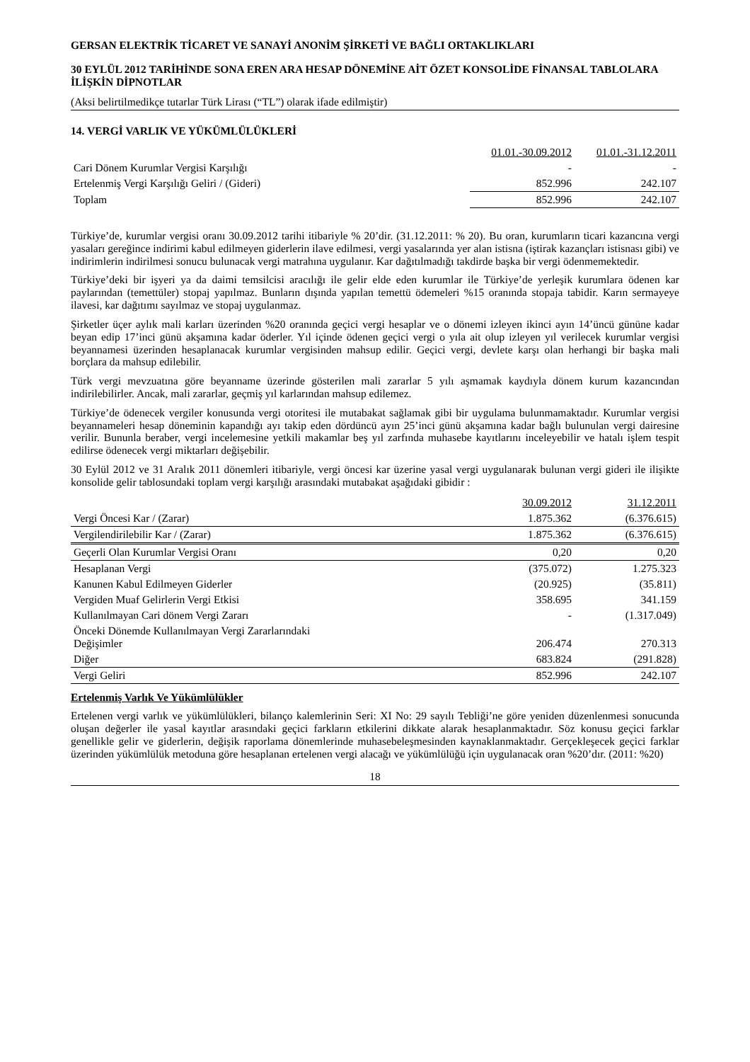GERSAN ELEKTRİK TİCARET VE SANAYİ ANONİM ŞİRKETİ VE BAĞLI ORTAKLIKLARI
30 EYLÜL 2012 TARİHİNDE SONA EREN ARA HESAP DÖNEMİNE AİT ÖZET KONSOLİDE FİNANSAL TABLOLARA İLİŞKİN DİPNOTLAR
(Aksi belirtilmedikçe tutarlar Türk Lirası (“TL”) olarak ifade edilmiştir)
14. VERGİ VARLIK VE YÜKÜMLÜLÜKLERİ
| | 01.01.-30.09.2012 | 01.01.-31.12.2011 |
| --- | --- | --- |
| Cari Dönem Kurumlar Vergisi Karşılığı | - | - |
| Ertelenmiş Vergi Karşılığı Geliri / (Gideri) | 852.996 | 242.107 |
| Toplam | 852.996 | 242.107 |
Türkiye’de, kurumlar vergisi oranı 30.09.2012 tarihi itibariyle % 20’dir. (31.12.2011: % 20). Bu oran, kurumların ticari kazancına vergi yasaları gereğince indirimi kabul edilmeyen giderlerin ilave edilmesi, vergi yasalarında yer alan istisna (iştirak kazançları istisnası gibi) ve indirimlerin indirilmesi sonucu bulunacak vergi matrahına uygulanır. Kar dağıtılmadığı takdirde başka bir vergi ödenmemektedir.
Türkiye’deki bir işyeri ya da daimi temsilcisi aracılığı ile gelir elde eden kurumlar ile Türkiye’de yerleşik kurumlara ödenen kar paylarından (temettüler) stopaj yapılmaz. Bunların dışında yapılan temettü ödemeleri %15 oranında stopaja tabidir. Karın sermayeye ilavesi, kar dağıtımı sayılmaz ve stopaj uygulanmaz.
Şirketler üçer aylık mali karları üzerinden %20 oranında geçici vergi hesaplar ve o dönemi izleyen ikinci ayın 14’üncü gününe kadar beyan edip 17’inci günü akşamına kadar öderler. Yıl içinde ödenen geçici vergi o yıla ait olup izleyen yıl verilecek kurumlar vergisi beyannamesi üzerinden hesaplanacak kurumlar vergisinden mahsup edilir. Geçici vergi, devlete karşı olan herhangi bir başka mali borçlara da mahsup edilebilir.
Türk vergi mevzuatına göre beyanname üzerinde gösterilen mali zararlar 5 yılı aşmamak kaydıyla dönem kurum kazancından indirilebilirler. Ancak, mali zararlar, geçmiş yıl karlarından mahsup edilemez.
Türkiye’de ödenecek vergiler konusunda vergi otoritesi ile mutabakat sağlamak gibi bir uygulama bulunmamaktadır. Kurumlar vergisi beyannameleri hesap döneminin kapandığı ayı takip eden dördüncü ayın 25’inci günü akşamına kadar bağlı bulunulan vergi dairesine verilir. Bununla beraber, vergi incelemesine yetkili makamlar beş yıl zarfında muhasebe kayıtlarını inceleyebilir ve hatalı işlem tespit edilirse ödenecek vergi miktarları değişebilir.
30 Eylül 2012 ve 31 Aralık 2011 dönemleri itibariyle, vergi öncesi kar üzerine yasal vergi uygulanarak bulunan vergi gideri ile ilişikte konsolide gelir tablosundaki toplam vergi karşılığı arasındaki mutabakat aşağıdaki gibidir :
| | 30.09.2012 | 31.12.2011 |
| --- | --- | --- |
| Vergi Öncesi Kar / (Zarar) | 1.875.362 | (6.376.615) |
| Vergilendirilebilir Kar / (Zarar) | 1.875.362 | (6.376.615) |
| Geçerli Olan Kurumlar Vergisi Oranı | 0,20 | 0,20 |
| Hesaplanan Vergi | (375.072) | 1.275.323 |
| Kanunen Kabul Edilmeyen Giderler | (20.925) | (35.811) |
| Vergiden Muaf Gelirlerin Vergi Etkisi | 358.695 | 341.159 |
| Kullanılmayan Cari dönem Vergi Zararı | - | (1.317.049) |
| Önceki Dönemde Kullanılmayan Vergi Zararlarındaki Değişimler | 206.474 | 270.313 |
| Diğer | 683.824 | (291.828) |
| Vergi Geliri | 852.996 | 242.107 |
Ertelenmiş Varlık Ve Yükümlülükler
Ertelenen vergi varlık ve yükümlülükleri, bilanço kalemlerinin Seri: XI No: 29 sayılı Tebliği’ne göre yeniden düzenlenmesi sonucunda oluşan değerler ile yasal kayıtlar arasındaki geçici farkların etkilerini dikkate alarak hesaplanmaktadır. Söz konusu geçici farklar genellikle gelir ve giderlerin, değişik raporlama dönemlerinde muhasebeleşmesinden kaynaklanmaktadır. Gerçekleşecek geçici farklar üzerinden yükümlülük metoduna göre hesaplanan ertelenen vergi alacağı ve yükümlülüğü için uygulanacak oran %20’dır. (2011: %20)
18